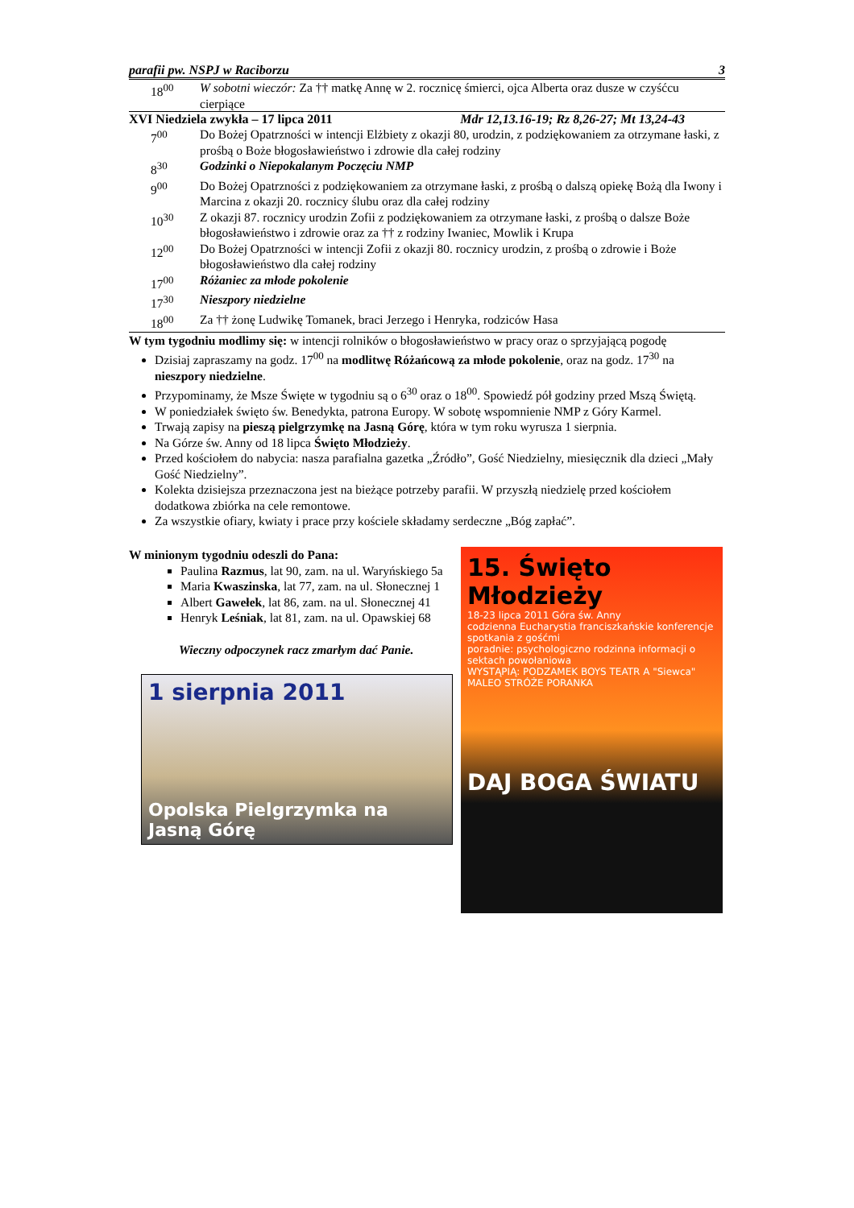parafii pw. NSPJ w Raciborzu 3
18<sup>00</sup> W sobotni wieczór: Za †† matkę Annę w 2. rocznicę śmierci, ojca Alberta oraz dusze w czyśćcu cierpiące
XVI Niedziela zwykła – 17 lipca 2011 Mdr 12,13.16-19; Rz 8,26-27; Mt 13,24-43
7<sup>00</sup> Do Bożej Opatrzności w intencji Elżbiety z okazji 80, urodzin, z podziękowaniem za otrzymane łaski, z prośbą o Boże błogosławieństwo i zdrowie dla całej rodziny
8<sup>30</sup> Godzinki o Niepokalanym Poczęciu NMP
9<sup>00</sup> Do Bożej Opatrzności z podziękowaniem za otrzymane łaski, z prośbą o dalszą opiekę Bożą dla Iwony i Marcina z okazji 20. rocznicy ślubu oraz dla całej rodziny
10<sup>30</sup> Z okazji 87. rocznicy urodzin Zofii z podziękowaniem za otrzymane łaski, z prośbą o dalsze Boże błogosławieństwo i zdrowie oraz za †† z rodziny Iwaniec, Mowlik i Krupa
12<sup>00</sup> Do Bożej Opatrzności w intencji Zofii z okazji 80. rocznicy urodzin, z prośbą o zdrowie i Boże błogosławieństwo dla całej rodziny
17<sup>00</sup> Różaniec za młode pokolenie
17<sup>30</sup> Nieszpory niedzielne
18<sup>00</sup> Za †† żonę Ludwikę Tomanek, braci Jerzego i Henryka, rodziców Hasa
W tym tygodniu modlimy się: w intencji rolników o błogosławieństwo w pracy oraz o sprzyjającą pogodę
Dzisiaj zapraszamy na godz. 17<sup>00</sup> na modlitwę Różańcową za młode pokolenie, oraz na godz. 17<sup>30</sup> na nieszpory niedzielne.
Przypominamy, że Msze Święte w tygodniu są o 6<sup>30</sup> oraz o 18<sup>00</sup>. Spowiedź pół godziny przed Mszą Świętą.
W poniedziałek święto św. Benedykta, patrona Europy. W sobotę wspomnienie NMP z Góry Karmel.
Trwają zapisy na pieszą pielgrzymkę na Jasną Górę, która w tym roku wyrusza 1 sierpnia.
Na Górze św. Anny od 18 lipca Święto Młodzieży.
Przed kościołem do nabycia: nasza parafialna gazetka „Źródło”, Gość Niedzielny, miesięcznik dla dzieci „Mały Gość Niedzielny”.
Kolekta dzisiejsza przeznaczona jest na bieżące potrzeby parafii. W przyszłą niedzielę przed kościołem dodatkowa zbiórka na cele remontowe.
Za wszystkie ofiary, kwiaty i prace przy kościele składamy serdeczne „Bóg zapłać”.
W minionym tygodniu odeszli do Pana:
Paulina Razmus, lat 90, zam. na ul. Waryńskiego 5a
Maria Kwaszinska, lat 77, zam. na ul. Słonecznej 1
Albert Gawełek, lat 86, zam. na ul. Słonecznej 41
Henryk Leśniak, lat 81, zam. na ul. Opawskiej 68
Wieczny odpoczynek racz zmarłym dać Panie.
1 sierpnia 2011
Opolska Pielgrzymka na Jasną Górę
15. Święto Młodzieży
18-23 lipca 2011 Góra św. Anny
codzienna Eucharystia franciszkańskie konferencje spotkania z gośćmi
poradnie: psychologiczno rodzinna informacji o sektach powołaniowa
WYSTĄPIĄ: PODZAMEK BOYS TEATR A "Siewca" MALEO STRÓŻE PORANKA
DAJ BOGA ŚWIATU